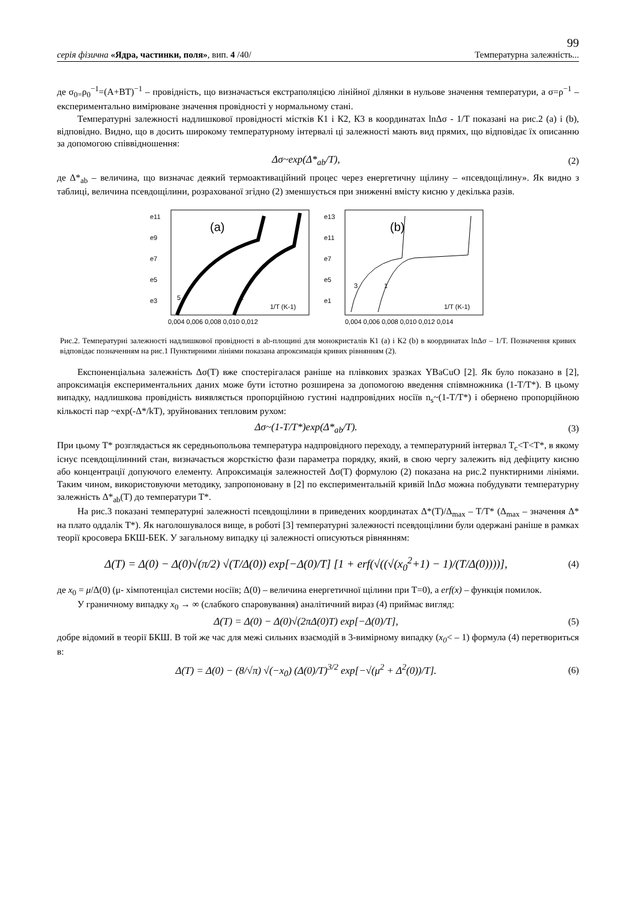99
серія фізична «Ядра, частинки, поля», вип. 4 /40/ Температурна залежність...
де σ<sub>0=</sub>ρ<sub>0</sub><sup>−1</sup>=(A+BT)<sup>−1</sup> – провідність, що визначається екстраполяцією лінійної ділянки в нульове значення температури, а σ=ρ<sup>−1</sup> – експериментально вимірюване значення провідності у нормальному стані.
Температурні залежності надлишкової провідності містків К1 і К2, К3 в координатах lnΔσ - 1/T показані на рис.2 (a) і (b), відповідно. Видно, що в досить широкому температурному інтервалі ці залежності мають вид прямих, що відповідає їх описанню за допомогою співвідношення:
Δσ~exp(Δ*<sub>ab</sub>/T), (2)
де Δ*<sub>ab</sub> – величина, що визначає деякий термоактиваційний процес через енергетичну щілину – «псевдощілину». Як видно з таблиці, величина псевдощілини, розрахованої згідно (2) зменшується при зниженні вмісту кисню у декілька разів.
e11
e9
e7
e5
e3
(a)
5
1
1/T (K-1)
0,004 0,006 0,008 0,010 0,012
e13
e11
e7
e5
e1
(b)
3
1
1/T (K-1)
0,004 0,006 0,008 0,010 0,012 0,014
Рис.2. Температурні залежності надлишкової провідності в ab-площині для монокристалів К1 (a) і К2 (b) в координатах lnΔσ – 1/T. Позначення кривих відповідає позначенням на рис.1 Пунктирними лініями показана апроксимація кривих рівнянням (2).
Експоненціальна залежність Δσ(T) вже спостерігалася раніше на плівкових зразках YBaCuO [2]. Як було показано в [2], апроксимація експериментальних даних може бути істотно розширена за допомогою введення співмножника (1-T/T*). В цьому випадку, надлишкова провідність виявляється пропорційною густині надпровідних носіїв n<sub>s</sub>~(1-T/T*) і обернено пропорційною кількості пар ~exp(-Δ*/kT), зруйнованих тепловим рухом:
Δσ~(1-T/T*)exp(Δ*<sub>ab</sub>/T). (3)
При цьому T* розглядається як середньопольова температура надпровідного переходу, а температурний інтервал T<sub>c</sub><T<T*, в якому існує псевдощілинний стан, визначається жорсткістю фази параметра порядку, який, в свою чергу залежить від дефіциту кисню або концентрації допуючого елементу. Апроксимація залежностей Δσ(T) формулою (2) показана на рис.2 пунктирними лініями. Таким чином, використовуючи методику, запропоновану в [2] по експериментальній кривій lnΔσ можна побудувати температурну залежність Δ*<sub>ab</sub>(T) до температури T*.
На рис.3 показані температурні залежності псевдощілини в приведених координатах Δ*(T)/Δ<sub>max</sub> – T/T* (Δ<sub>max</sub> – значення Δ* на плато оддалік T*). Як наголошувалося вище, в роботі [3] температурні залежності псевдощілини були одержані раніше в рамках теорії кросовера БКШ-БЕК. У загальному випадку ці залежності описуються рівнянням:
Δ(T) = Δ(0) − Δ(0)√(π/2) √(T/Δ(0)) exp[−Δ(0)/T] [1 + erf(√((√(x<sub>0</sub><sup>2</sup>+1) − 1)/(T/Δ(0))))], (4)
де x<sub>0</sub> = μ/Δ(0) (μ- хімпотенціал системи носіїв; Δ(0) – величина енергетичної щілини при T=0), а erf(x) – функція помилок.
У граничному випадку x<sub>0</sub> → ∞ (слабкого спаровування) аналітичний вираз (4) приймає вигляд:
Δ(T) = Δ(0) − Δ(0)√(2πΔ(0)T) exp[−Δ(0)/T], (5)
добре відомий в теорії БКШ. В той же час для межі сильних взаємодій в 3-вимірному випадку (x<sub>0</sub>< – 1) формула (4) перетвориться в:
Δ(T) = Δ(0) − (8/√π) √(−x<sub>0</sub>) (Δ(0)/T)<sup>3/2</sup> exp[−√(μ<sup>2</sup> + Δ<sup>2</sup>(0))/T]. (6)